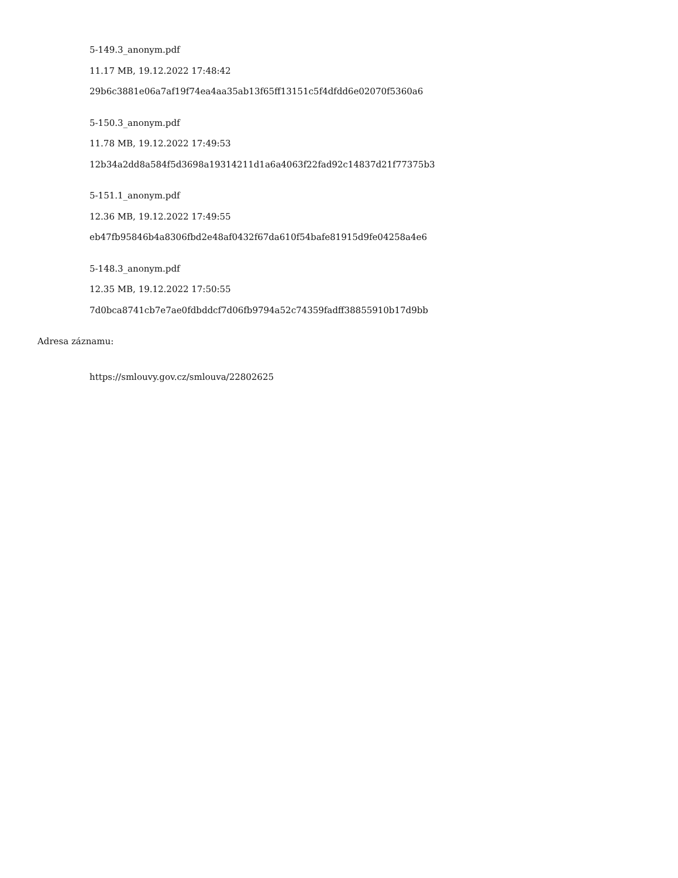5-149.3_anonym.pdf
11.17 MB, 19.12.2022 17:48:42
29b6c3881e06a7af19f74ea4aa35ab13f65ff13151c5f4dfdd6e02070f5360a6
5-150.3_anonym.pdf
11.78 MB, 19.12.2022 17:49:53
12b34a2dd8a584f5d3698a19314211d1a6a4063f22fad92c14837d21f77375b3
5-151.1_anonym.pdf
12.36 MB, 19.12.2022 17:49:55
eb47fb95846b4a8306fbd2e48af0432f67da610f54bafe81915d9fe04258a4e6
5-148.3_anonym.pdf
12.35 MB, 19.12.2022 17:50:55
7d0bca8741cb7e7ae0fdbddcf7d06fb9794a52c74359fadff38855910b17d9bb
Adresa záznamu:
https://smlouvy.gov.cz/smlouva/22802625